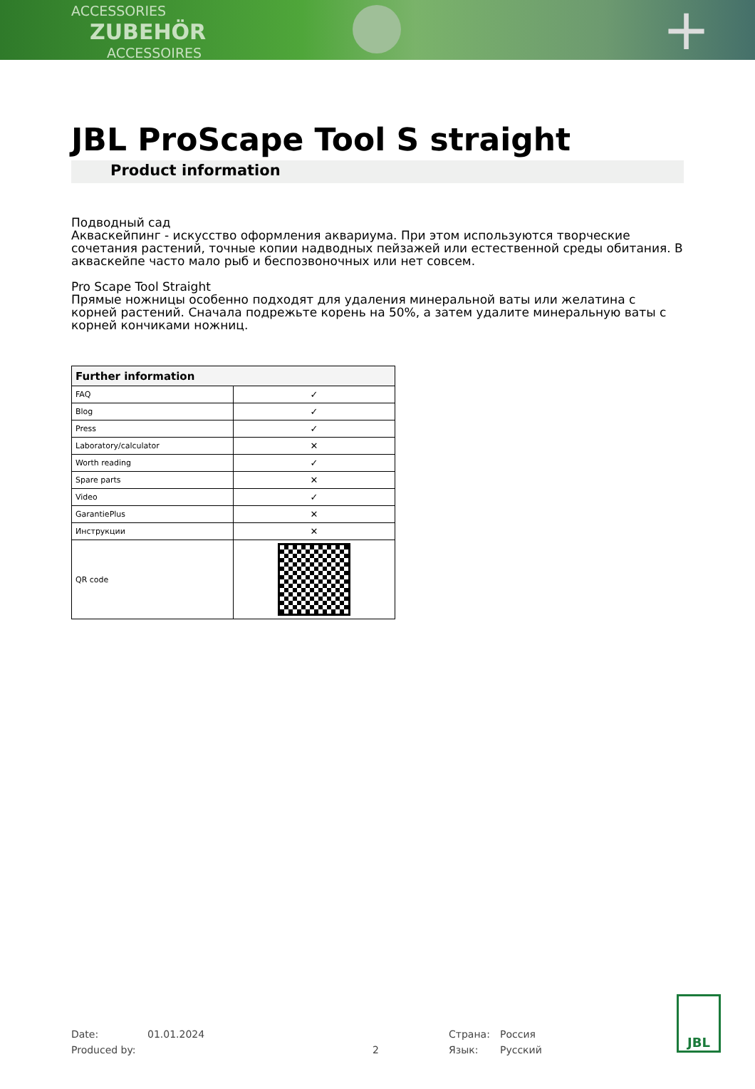ACCESSORIES
ZUBEHÖR
ACCESSOIRES
+
JBL ProScape Tool S straight
Product information
Подводный сад
Акваскейпинг - искусство оформления аквариума. При этом используются творческие сочетания растений, точные копии надводных пейзажей или естественной среды обитания. В акваскейпе часто мало рыб и беспозвоночных или нет совсем.
Pro Scape Tool Straight
Прямые ножницы особенно подходят для удаления минеральной ваты или желатина с корней растений. Сначала подрежьте корень на 50%, а затем удалите минеральную ваты с корней кончиками ножниц.
| Further information | |
| --- | --- |
| FAQ | ✓ |
| Blog | ✓ |
| Press | ✓ |
| Laboratory/calculator | ✕ |
| Worth reading | ✓ |
| Spare parts | ✕ |
| Video | ✓ |
| GarantiePlus | ✕ |
| Инструкции | ✕ |
| QR code | |
Date: 01.01.2024 Страна: Россия
Produced by: 2 Язык: Русский
JBL